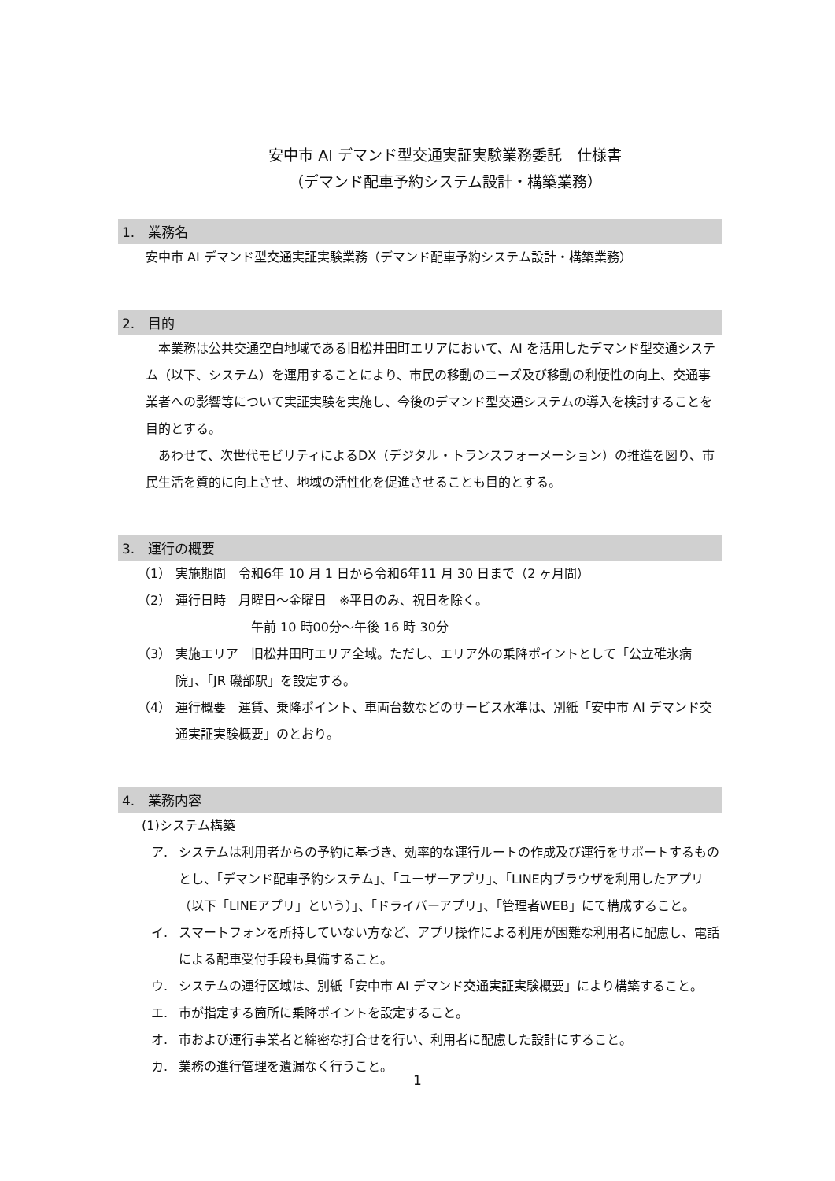安中市 AI デマンド型交通実証実験業務委託　仕様書
（デマンド配車予約システム設計・構築業務）
1.　業務名
安中市 AI デマンド型交通実証実験業務（デマンド配車予約システム設計・構築業務）
2.　目的
　本業務は公共交通空白地域である旧松井田町エリアにおいて、AI を活用したデマンド型交通システム（以下、システム）を運用することにより、市民の移動のニーズ及び移動の利便性の向上、交通事業者への影響等について実証実験を実施し、今後のデマンド型交通システムの導入を検討することを目的とする。
　あわせて、次世代モビリティによるDX（デジタル・トランスフォーメーション）の推進を図り、市民生活を質的に向上させ、地域の活性化を促進させることも目的とする。
3.　運行の概要
（1） 実施期間　令和6年 10 月 1 日から令和6年11 月 30 日まで（2 ヶ月間）
（2） 運行日時　月曜日～金曜日　※平日のみ、祝日を除く。
　　　　　　午前 10 時00分～午後 16 時 30分
（3） 実施エリア　旧松井田町エリア全域。ただし、エリア外の乗降ポイントとして「公立碓氷病院」、「JR 磯部駅」を設定する。
（4） 運行概要　運賃、乗降ポイント、車両台数などのサービス水準は、別紙「安中市 AI デマンド交通実証実験概要」のとおり。
4.　業務内容
(1)システム構築
ア. システムは利用者からの予約に基づき、効率的な運行ルートの作成及び運行をサポートするものとし、「デマンド配車予約システム」、「ユーザーアプリ」、「LINE内ブラウザを利用したアプリ（以下「LINEアプリ」という）」、「ドライバーアプリ」、「管理者WEB」にて構成すること。
イ. スマートフォンを所持していない方など、アプリ操作による利用が困難な利用者に配慮し、電話による配車受付手段も具備すること。
ウ. システムの運行区域は、別紙「安中市 AI デマンド交通実証実験概要」により構築すること。
エ. 市が指定する箇所に乗降ポイントを設定すること。
オ. 市および運行事業者と綿密な打合せを行い、利用者に配慮した設計にすること。
カ. 業務の進行管理を遺漏なく行うこと。
1